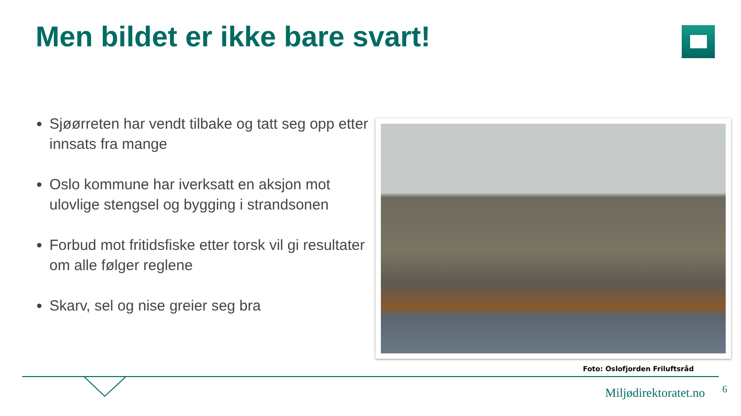Men bildet er ikke bare svart!
Sjøørreten har vendt tilbake og tatt seg opp etter innsats fra mange
Oslo kommune har iverksatt en aksjon mot ulovlige stengsel og bygging i strandsonen
Forbud mot fritidsfiske etter torsk vil gi resultater om alle følger reglene
Skarv, sel og nise greier seg bra
Foto: Oslofjorden Friluftsråd
Miljødirektoratet.no 6